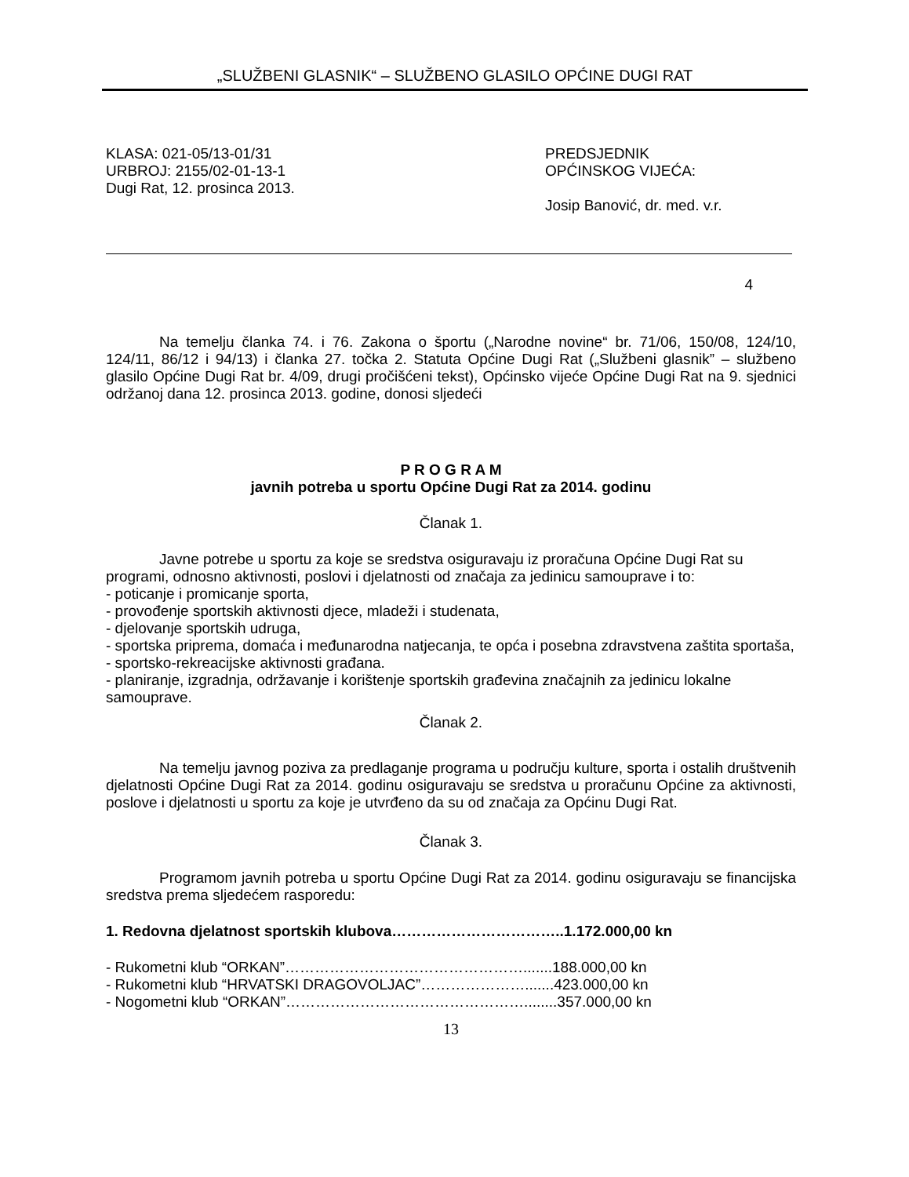„SLUŽBENI GLASNIK“ – SLUŽBENO GLASILO OPĆINE DUGI RAT
KLASA: 021-05/13-01/31
URBROJ: 2155/02-01-13-1
Dugi Rat, 12. prosinca 2013.
PREDSJEDNIK
OPĆINSKOG VIJEĆA:
Josip Banović, dr. med. v.r.
4
Na temelju članka 74. i 76. Zakona o športu („Narodne novine“ br. 71/06, 150/08, 124/10, 124/11, 86/12 i 94/13) i članka 27. točka 2. Statuta Općine Dugi Rat („Službeni glasnik” – službeno glasilo Općine Dugi Rat br. 4/09, drugi pročišćeni tekst), Općinsko vijeće Općine Dugi Rat na 9. sjednici održanoj dana 12. prosinca 2013. godine, donosi sljedeći
P R O G R A M
javnih potreba u sportu Općine Dugi Rat za 2014. godinu
Članak 1.
Javne potrebe u sportu za koje se sredstva osiguravaju iz proračuna Općine Dugi Rat su programi, odnosno aktivnosti, poslovi i djelatnosti od značaja za jedinicu samouprave i to:
- poticanje i promicanje sporta,
- provođenje sportskih aktivnosti djece, mladeži i studenata,
- djelovanje sportskih udruga,
- sportska priprema, domaća i međunarodna natjecanja, te opća i posebna zdravstvena zaštita sportaša,
- sportsko-rekreacijske aktivnosti građana.
- planiranje, izgradnja, održavanje i korištenje sportskih građevina značajnih za jedinicu lokalne samouprave.
Članak 2.
Na temelju javnog poziva za predlaganje programa u području kulture, sporta i ostalih društvenih djelatnosti Općine Dugi Rat za 2014. godinu osiguravaju se sredstva u proračunu Općine za aktivnosti, poslove i djelatnosti u sportu za koje je utvrđeno da su od značaja za Općinu Dugi Rat.
Članak 3.
Programom javnih potreba u sportu Općine Dugi Rat za 2014. godinu osiguravaju se financijska sredstva prema sljedećem rasporedu:
1. Redovna djelatnost sportskih klubova……………………………..1.172.000,00 kn
- Rukometni klub “ORKAN”………………………………………….......188.000,00 kn
- Rukometni klub “HRVATSKI DRAGOVOLJAC”………………….......423.000,00 kn
- Nogometni klub “ORKAN”…………………………………………........357.000,00 kn
13